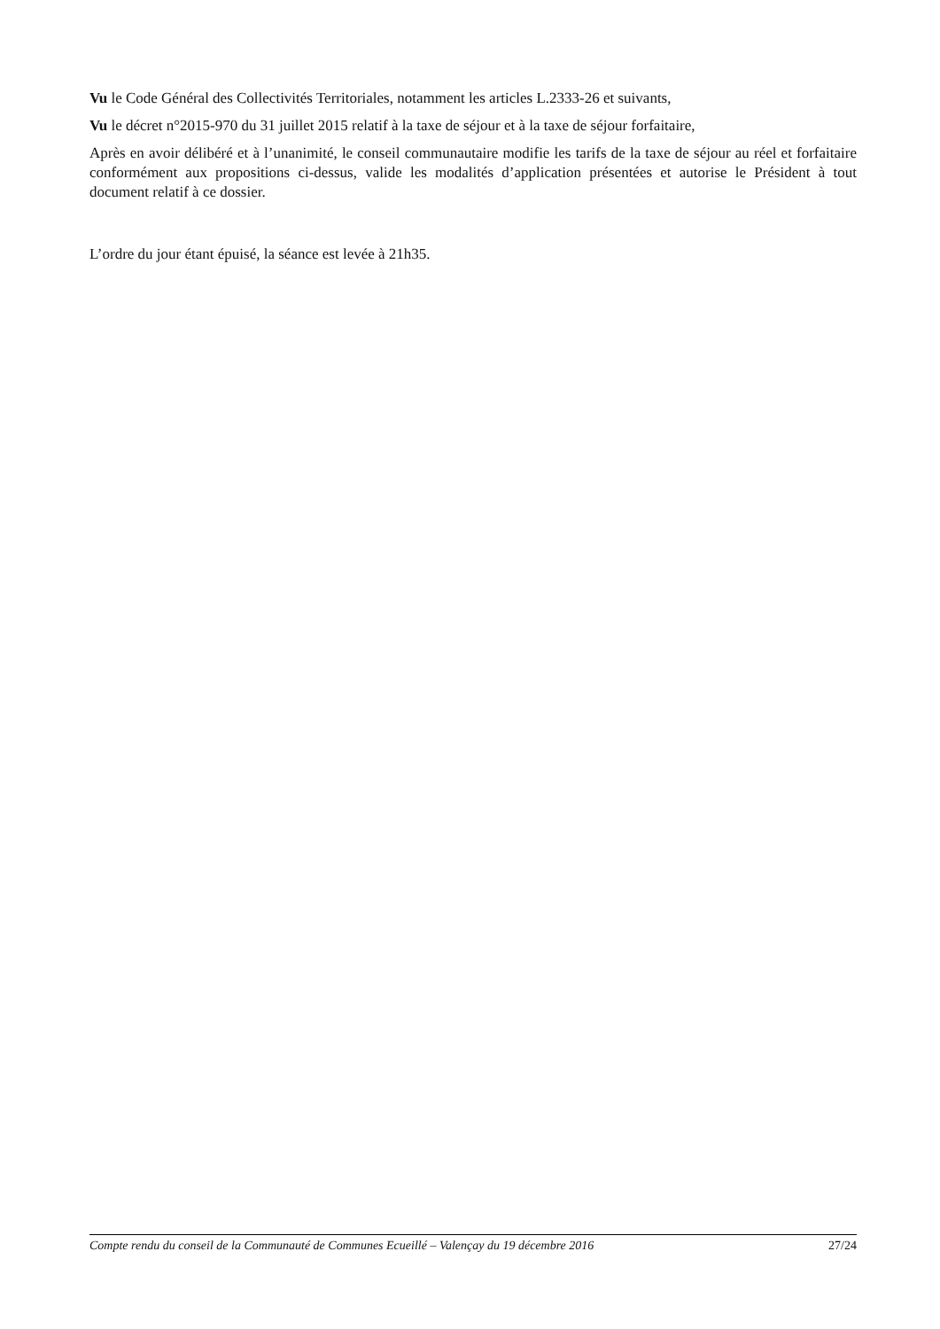Vu le Code Général des Collectivités Territoriales, notamment les articles L.2333-26 et suivants,
Vu le décret n°2015-970 du 31 juillet 2015 relatif à la taxe de séjour et à la taxe de séjour forfaitaire,
Après en avoir délibéré et à l’unanimité, le conseil communautaire modifie les tarifs de la taxe de séjour au réel et forfaitaire conformément aux propositions ci-dessus, valide les modalités d’application présentées et autorise le Président à tout document relatif à ce dossier.
L’ordre du jour étant épuisé, la séance est levée à 21h35.
Compte rendu du conseil de la Communauté de Communes Ecueillé – Valençay du 19 décembre 2016 27/24